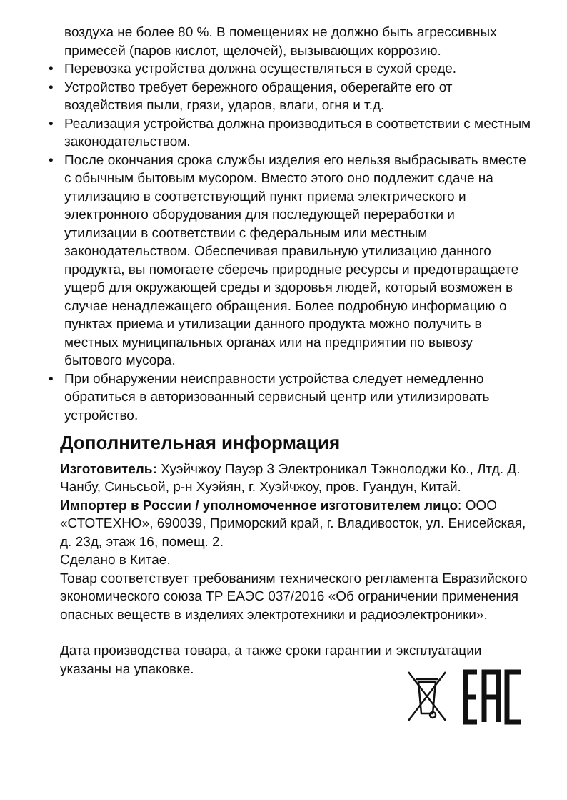воздуха не более 80 %. В помещениях не должно быть агрессивных примесей (паров кислот, щелочей), вызывающих коррозию.
• Перевозка устройства должна осуществляться в сухой среде.
• Устройство требует бережного обращения, оберегайте его от воздействия пыли, грязи, ударов, влаги, огня и т.д.
• Реализация устройства должна производиться в соответствии с местным законодательством.
• После окончания срока службы изделия его нельзя выбрасывать вместе с обычным бытовым мусором. Вместо этого оно подлежит сдаче на утилизацию в соответствующий пункт приема электрического и электронного оборудования для последующей переработки и утилизации в соответствии с федеральным или местным законодательством. Обеспечивая правильную утилизацию данного продукта, вы помогаете сберечь природные ресурсы и предотвращаете ущерб для окружающей среды и здоровья людей, который возможен в случае ненадлежащего обращения. Более подробную информацию о пунктах приема и утилизации данного продукта можно получить в местных муниципальных органах или на предприятии по вывозу бытового мусора.
• При обнаружении неисправности устройства следует немедленно обратиться в авторизованный сервисный центр или утилизировать устройство.
Дополнительная информация
Изготовитель: Хуэйчжоу Пауэр 3 Электроникал Тэкнолоджи Ко., Лтд. Д. Чанбу, Синьсьой, р-н Хуэйян, г. Хуэйчжоу, пров. Гуандун, Китай.
Импортер в России / уполномоченное изготовителем лицо: ООО «СТОТЕХНО», 690039, Приморский край, г. Владивосток, ул. Енисейская, д. 23д, этаж 16, помещ. 2.
Сделано в Китае.
Товар соответствует требованиям технического регламента Евразийского экономического союза ТР ЕАЭС 037/2016 «Об ограничении применения опасных веществ в изделиях электротехники и радиоэлектроники».
Дата производства товара, а также сроки гарантии и эксплуатации указаны на упаковке.